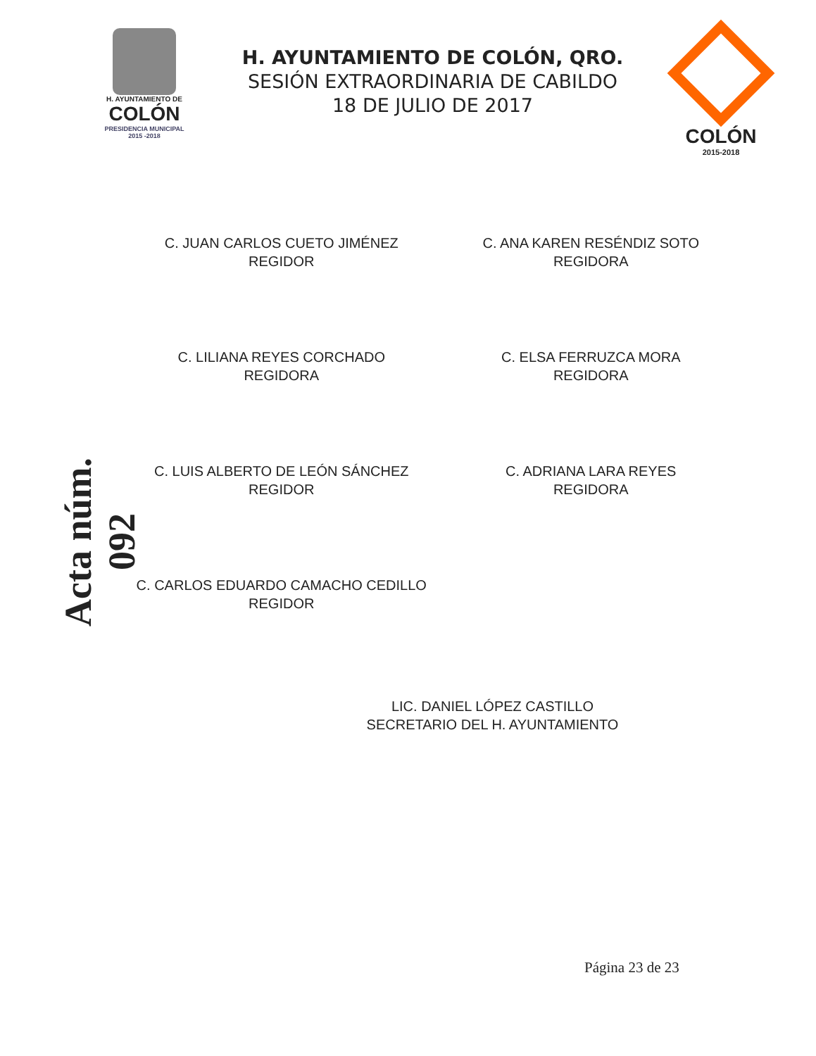H. AYUNTAMIENTO DE
COLÓN
PRESIDENCIA MUNICIPAL
2015 -2018
H. AYUNTAMIENTO DE COLÓN, QRO.
SESIÓN EXTRAORDINARIA DE CABILDO
18 DE JULIO DE 2017
COLÓN
2015-2018
Acta núm. 092
C. JUAN CARLOS CUETO JIMÉNEZ
REGIDOR
C. ANA KAREN RESÉNDIZ SOTO
REGIDORA
C. LILIANA REYES CORCHADO
REGIDORA
C. ELSA FERRUZCA MORA
REGIDORA
C. LUIS ALBERTO DE LEÓN SÁNCHEZ
REGIDOR
C. ADRIANA LARA REYES
REGIDORA
C. CARLOS EDUARDO CAMACHO CEDILLO
REGIDOR
LIC. DANIEL LÓPEZ CASTILLO
SECRETARIO DEL H. AYUNTAMIENTO
Página 23 de 23